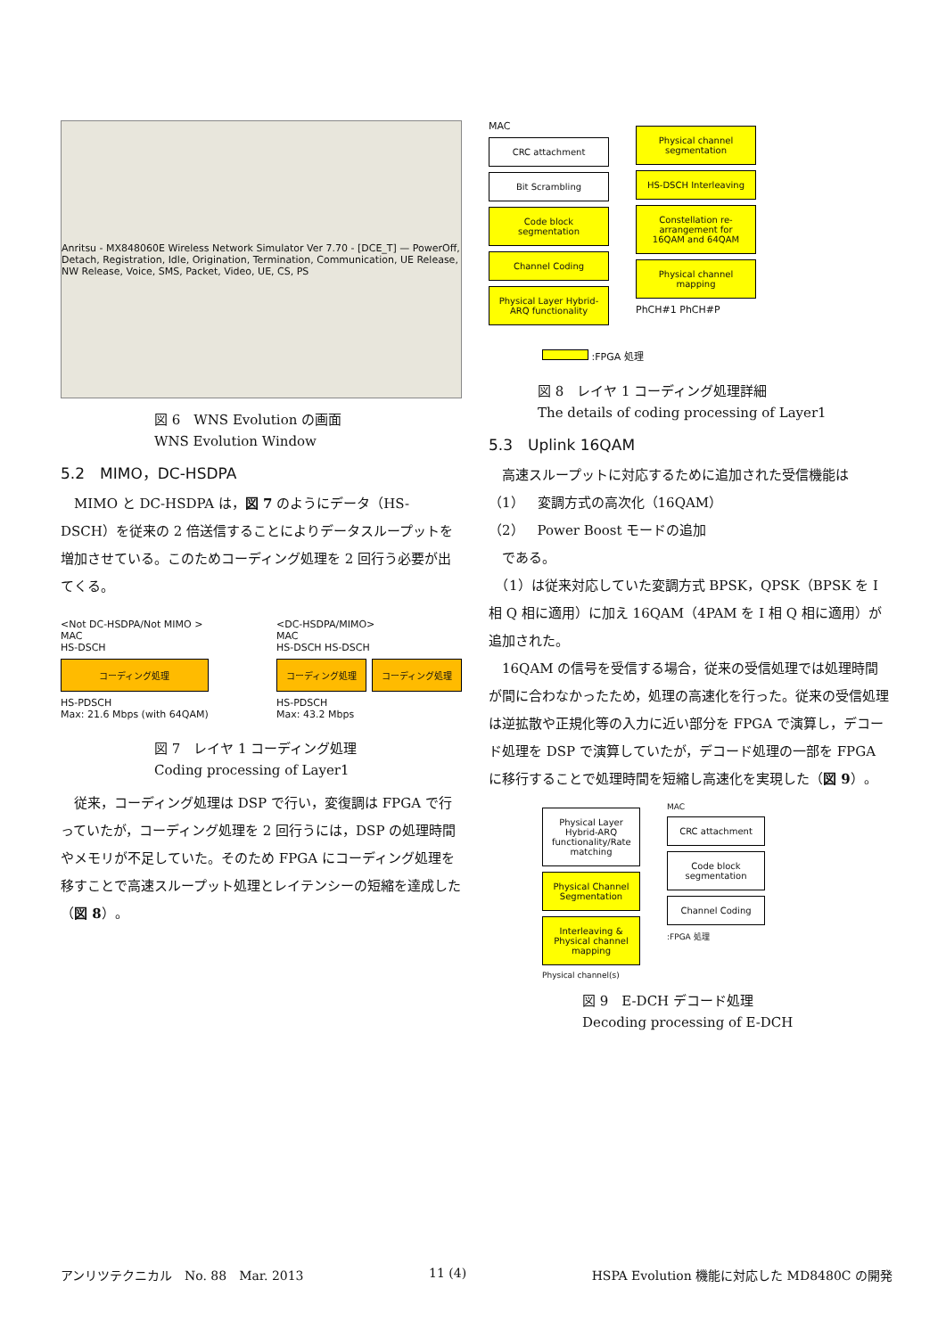Anritsu - MX848060E Wireless Network Simulator Ver 7.70 - [DCE_T] — PowerOff, Detach, Registration, Idle, Origination, Termination, Communication, UE Release, NW Release, Voice, SMS, Packet, Video, UE, CS, PS
図 6　WNS Evolution の画面
WNS Evolution Window
5.2　MIMO，DC-HSDPA
　MIMO と DC-HSDPA は，図 7 のようにデータ（HS-DSCH）を従来の 2 倍送信することによりデータスループットを増加させている。このためコーディング処理を 2 回行う必要が出てくる。
<Not DC-HSDPA/Not MIMO >
MAC
HS-DSCH
コーディング処理
HS-PDSCH
Max: 21.6 Mbps (with 64QAM)
<DC-HSDPA/MIMO>
MAC
HS-DSCH HS-DSCH
コーディング処理 コーディング処理
HS-PDSCH
Max: 43.2 Mbps
図 7　レイヤ 1 コーディング処理
Coding processing of Layer1
　従来，コーディング処理は DSP で行い，変復調は FPGA で行っていたが，コーディング処理を 2 回行うには，DSP の処理時間やメモリが不足していた。そのため FPGA にコーディング処理を移すことで高速スループット処理とレイテンシーの短縮を達成した（図 8）。
MAC
CRC attachment
Bit Scrambling
Code block segmentation
Channel Coding
Physical Layer Hybrid-ARQ functionality
Physical channel segmentation
HS-DSCH Interleaving
Constellation re-arrangement for 16QAM and 64QAM
Physical channel mapping
PhCH#1 PhCH#P
:FPGA 処理
図 8　レイヤ 1 コーディング処理詳細
The details of coding processing of Layer1
5.3　Uplink 16QAM
　高速スループットに対応するために追加された受信機能は
（1）　変調方式の高次化（16QAM）
（2）　Power Boost モードの追加
　である。
　（1）は従来対応していた変調方式 BPSK，QPSK（BPSK を I 相 Q 相に適用）に加え 16QAM（4PAM を I 相 Q 相に適用）が追加された。
　16QAM の信号を受信する場合，従来の受信処理では処理時間が間に合わなかったため，処理の高速化を行った。従来の受信処理は逆拡散や正規化等の入力に近い部分を FPGA で演算し，デコード処理を DSP で演算していたが，デコード処理の一部を FPGA に移行することで処理時間を短縮し高速化を実現した（図 9）。
Physical Layer Hybrid-ARQ functionality/Rate matching
Physical Channel Segmentation
Interleaving & Physical channel mapping
Physical channel(s)
MAC
CRC attachment
Code block segmentation
Channel Coding
:FPGA 処理
図 9　E-DCH デコード処理
Decoding processing of E-DCH
アンリツテクニカル　No. 88　Mar. 2013 11 (4) HSPA Evolution 機能に対応した MD8480C の開発